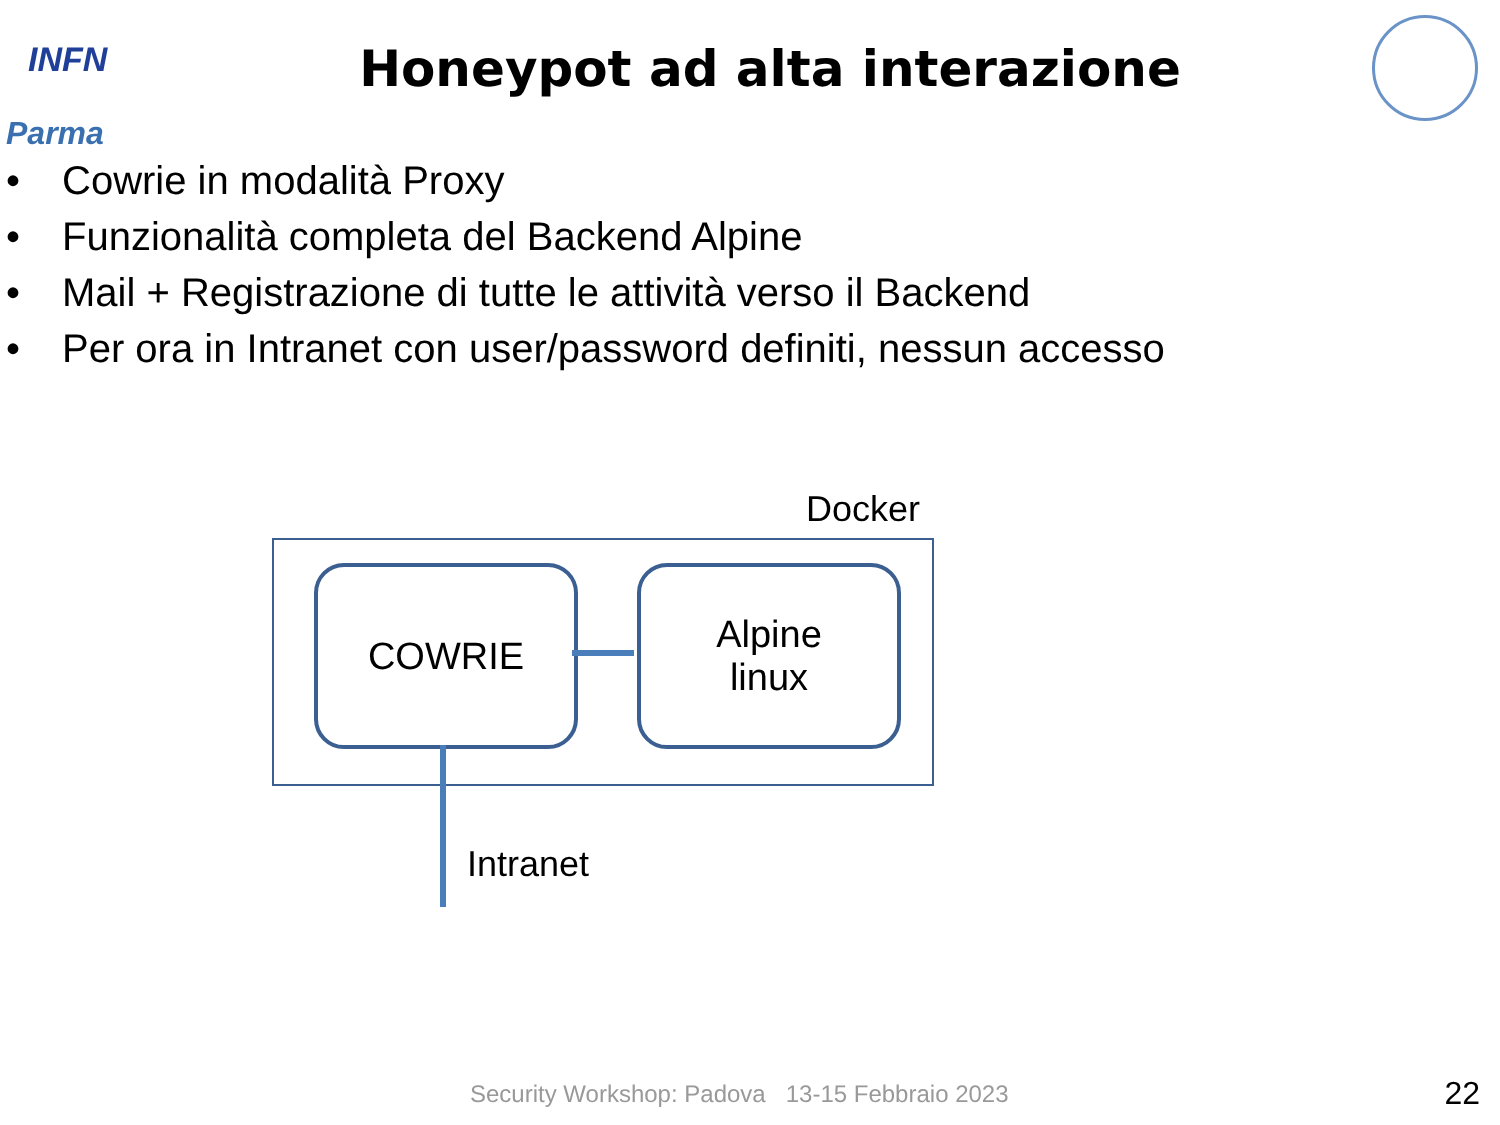INFN
Parma
Honeypot ad alta interazione
• Cowrie in modalità Proxy
• Funzionalità completa del Backend Alpine
• Mail + Registrazione di tutte le attività verso il Backend
• Per ora in Intranet con user/password definiti, nessun accesso
Docker
COWRIE
Alpine
linux
Intranet
Security Workshop: Padova 13-15 Febbraio 2023
22